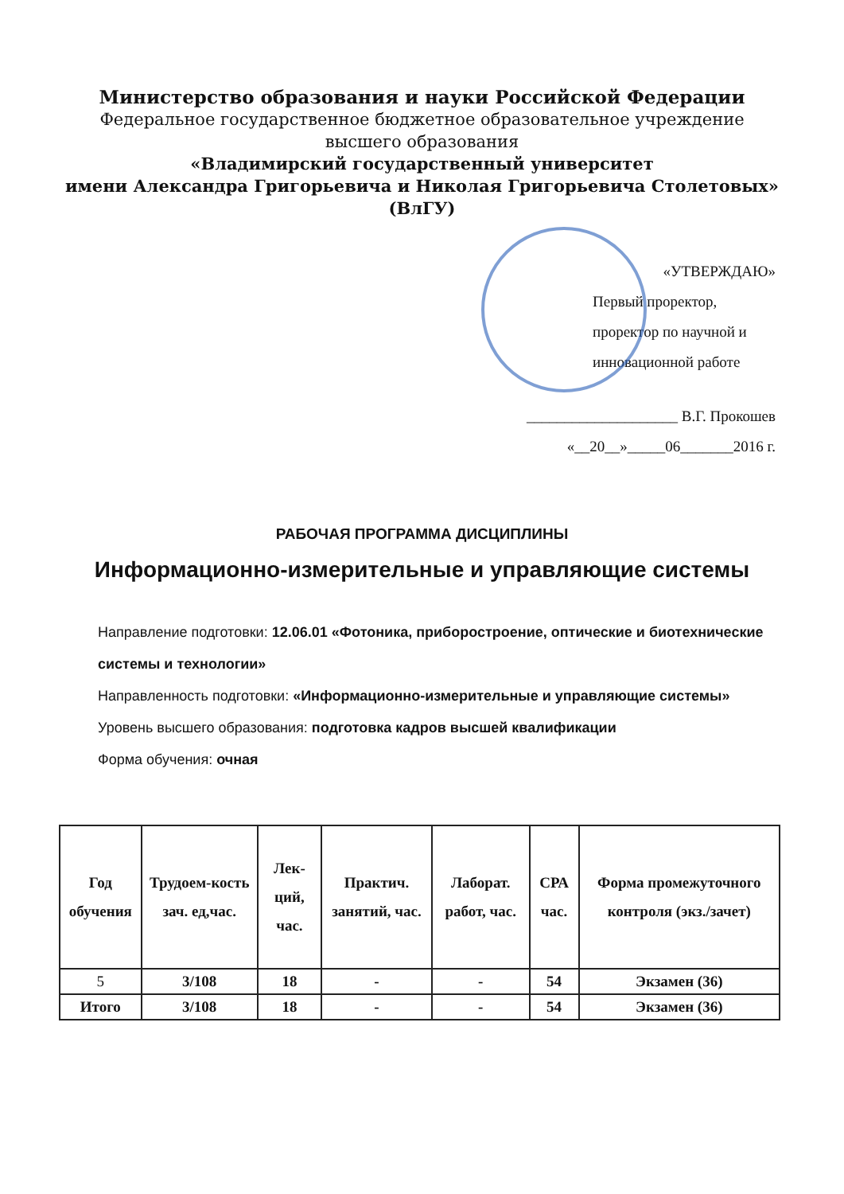Министерство образования и науки Российской Федерации
Федеральное государственное бюджетное образовательное учреждение
высшего образования
«Владимирский государственный университет
имени Александра Григорьевича и Николая Григорьевича Столетовых»
(ВлГУ)
«УТВЕРЖДАЮ»
Первый проректор,
проректор по научной и
инновационной работе
____________________ В.Г. Прокошев
«__20__»_____06_______2016 г.
РАБОЧАЯ ПРОГРАММА ДИСЦИПЛИНЫ
Информационно-измерительные и управляющие системы
Направление подготовки: 12.06.01 «Фотоника, приборостроение, оптические и биотехнические системы и технологии»
Направленность подготовки: «Информационно-измерительные и управляющие системы»
Уровень высшего образования: подготовка кадров высшей квалификации
Форма обучения: очная
| Год обучения | Трудоем-кость зач. ед,час. | Лек-ций, час. | Практич. занятий, час. | Лаборат. работ, час. | СРА час. | Форма промежуточного контроля (экз./зачет) |
| --- | --- | --- | --- | --- | --- | --- |
| 5 | 3/108 | 18 | - | - | 54 | Экзамен (36) |
| Итого | 3/108 | 18 | - | - | 54 | Экзамен (36) |